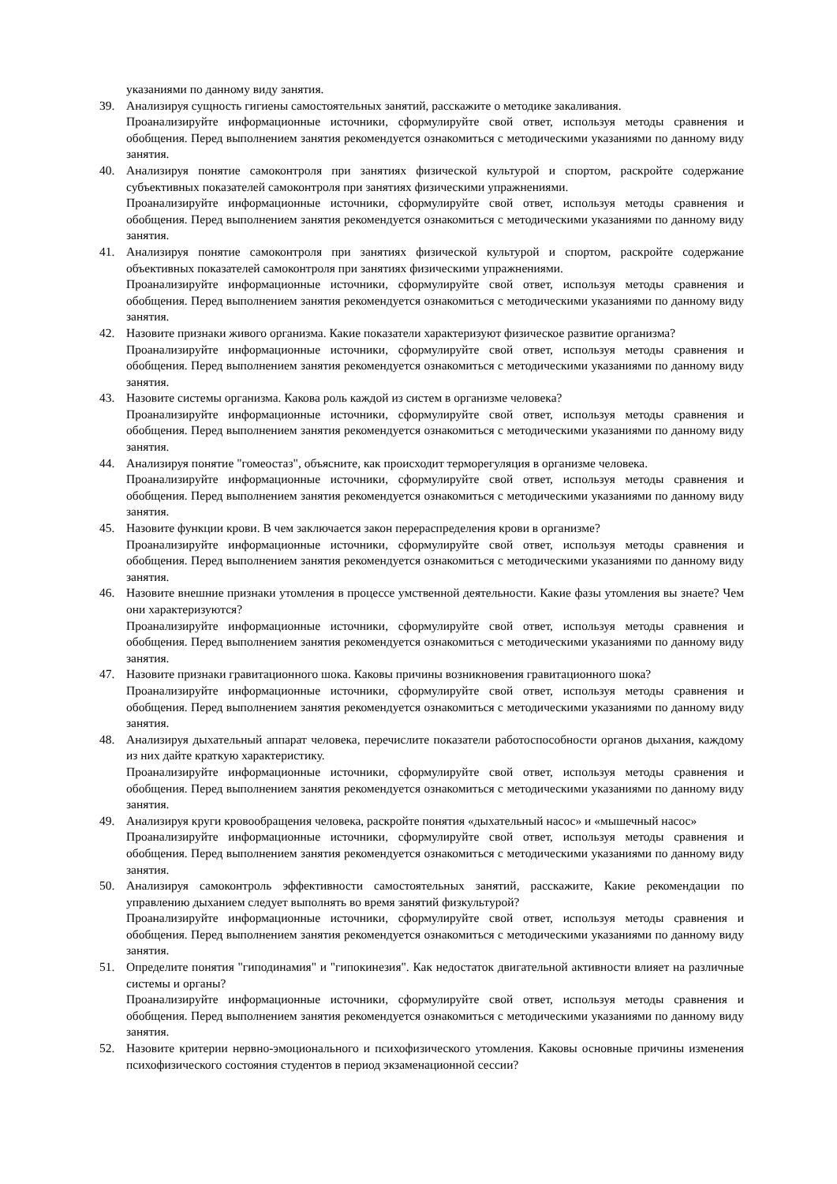указаниями по данному виду занятия.
39. Анализируя сущность гигиены самостоятельных занятий, расскажите о методике закаливания.
Проанализируйте информационные источники, сформулируйте свой ответ, используя методы сравнения и обобщения. Перед выполнением занятия рекомендуется ознакомиться с методическими указаниями по данному виду занятия.
40. Анализируя понятие самоконтроля при занятиях физической культурой и спортом, раскройте содержание субъективных показателей самоконтроля при занятиях физическими упражнениями.
Проанализируйте информационные источники, сформулируйте свой ответ, используя методы сравнения и обобщения. Перед выполнением занятия рекомендуется ознакомиться с методическими указаниями по данному виду занятия.
41. Анализируя понятие самоконтроля при занятиях физической культурой и спортом, раскройте содержание объективных показателей самоконтроля при занятиях физическими упражнениями.
Проанализируйте информационные источники, сформулируйте свой ответ, используя методы сравнения и обобщения. Перед выполнением занятия рекомендуется ознакомиться с методическими указаниями по данному виду занятия.
42. Назовите признаки живого организма. Какие показатели характеризуют физическое развитие организма?
Проанализируйте информационные источники, сформулируйте свой ответ, используя методы сравнения и обобщения. Перед выполнением занятия рекомендуется ознакомиться с методическими указаниями по данному виду занятия.
43. Назовите системы организма. Какова роль каждой из систем в организме человека?
Проанализируйте информационные источники, сформулируйте свой ответ, используя методы сравнения и обобщения. Перед выполнением занятия рекомендуется ознакомиться с методическими указаниями по данному виду занятия.
44. Анализируя понятие "гомеостаз", объясните, как происходит терморегуляция в организме человека.
Проанализируйте информационные источники, сформулируйте свой ответ, используя методы сравнения и обобщения. Перед выполнением занятия рекомендуется ознакомиться с методическими указаниями по данному виду занятия.
45. Назовите функции крови. В чем заключается закон перераспределения крови в организме?
Проанализируйте информационные источники, сформулируйте свой ответ, используя методы сравнения и обобщения. Перед выполнением занятия рекомендуется ознакомиться с методическими указаниями по данному виду занятия.
46. Назовите внешние признаки утомления в процессе умственной деятельности. Какие фазы утомления вы знаете? Чем они характеризуются?
Проанализируйте информационные источники, сформулируйте свой ответ, используя методы сравнения и обобщения. Перед выполнением занятия рекомендуется ознакомиться с методическими указаниями по данному виду занятия.
47. Назовите признаки гравитационного шока. Каковы причины возникновения гравитационного шока?
Проанализируйте информационные источники, сформулируйте свой ответ, используя методы сравнения и обобщения. Перед выполнением занятия рекомендуется ознакомиться с методическими указаниями по данному виду занятия.
48. Анализируя дыхательный аппарат человека, перечислите показатели работоспособности органов дыхания, каждому из них дайте краткую характеристику.
Проанализируйте информационные источники, сформулируйте свой ответ, используя методы сравнения и обобщения. Перед выполнением занятия рекомендуется ознакомиться с методическими указаниями по данному виду занятия.
49. Анализируя круги кровообращения человека, раскройте понятия «дыхательный насос» и «мышечный насос»
Проанализируйте информационные источники, сформулируйте свой ответ, используя методы сравнения и обобщения. Перед выполнением занятия рекомендуется ознакомиться с методическими указаниями по данному виду занятия.
50. Анализируя самоконтроль эффективности самостоятельных занятий, расскажите, Какие рекомендации по управлению дыханием следует выполнять во время занятий физкультурой?
Проанализируйте информационные источники, сформулируйте свой ответ, используя методы сравнения и обобщения. Перед выполнением занятия рекомендуется ознакомиться с методическими указаниями по данному виду занятия.
51. Определите понятия "гиподинамия" и "гипокинезия". Как недостаток двигательной активности влияет на различные системы и органы?
Проанализируйте информационные источники, сформулируйте свой ответ, используя методы сравнения и обобщения. Перед выполнением занятия рекомендуется ознакомиться с методическими указаниями по данному виду занятия.
52. Назовите критерии нервно-эмоционального и психофизического утомления. Каковы основные причины изменения психофизического состояния студентов в период экзаменационной сессии?